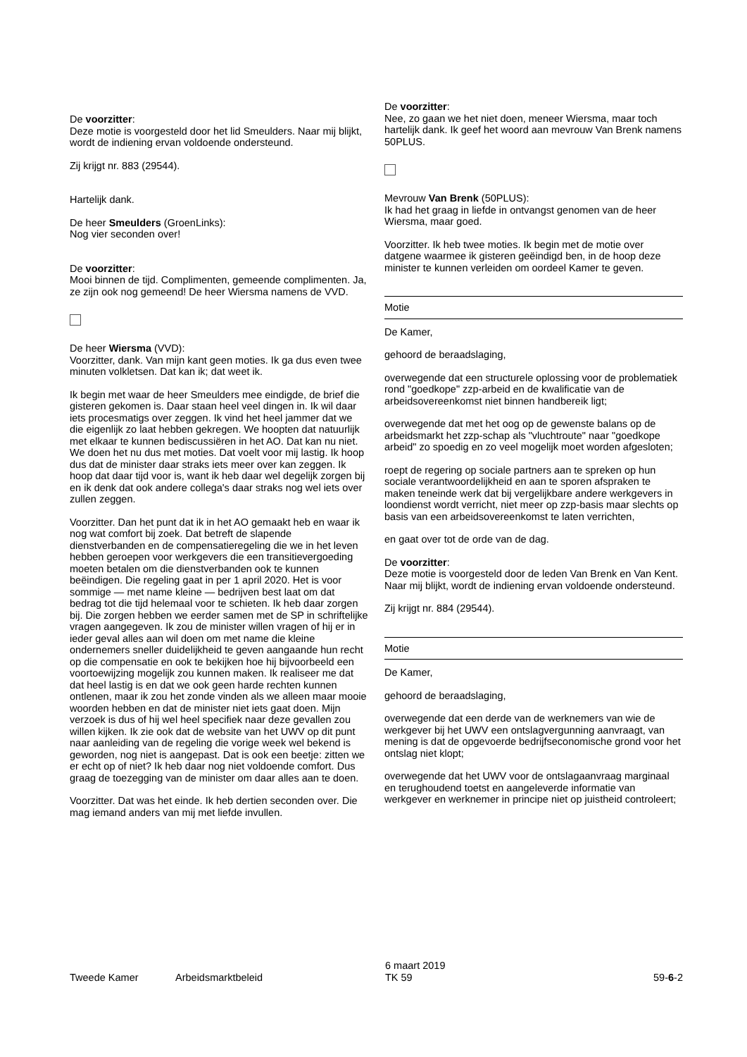De voorzitter:
Deze motie is voorgesteld door het lid Smeulders. Naar mij blijkt, wordt de indiening ervan voldoende ondersteund.
Zij krijgt nr. 883 (29544).
Hartelijk dank.
De heer Smeulders (GroenLinks):
Nog vier seconden over!
De voorzitter:
Mooi binnen de tijd. Complimenten, gemeende complimenten. Ja, ze zijn ook nog gemeend! De heer Wiersma namens de VVD.
De heer Wiersma (VVD):
Voorzitter, dank. Van mijn kant geen moties. Ik ga dus even twee minuten volkletsen. Dat kan ik; dat weet ik.
Ik begin met waar de heer Smeulders mee eindigde, de brief die gisteren gekomen is. Daar staan heel veel dingen in. Ik wil daar iets procesmatigs over zeggen. Ik vind het heel jammer dat we die eigenlijk zo laat hebben gekregen. We hoopten dat natuurlijk met elkaar te kunnen bediscussiëren in het AO. Dat kan nu niet. We doen het nu dus met moties. Dat voelt voor mij lastig. Ik hoop dus dat de minister daar straks iets meer over kan zeggen. Ik hoop dat daar tijd voor is, want ik heb daar wel degelijk zorgen bij en ik denk dat ook andere collega's daar straks nog wel iets over zullen zeggen.
Voorzitter. Dan het punt dat ik in het AO gemaakt heb en waar ik nog wat comfort bij zoek. Dat betreft de slapende dienstverbanden en de compensatieregeling die we in het leven hebben geroepen voor werkgevers die een transitievergoeding moeten betalen om die dienstverbanden ook te kunnen beëindigen. Die regeling gaat in per 1 april 2020. Het is voor sommige — met name kleine — bedrijven best laat om dat bedrag tot die tijd helemaal voor te schieten. Ik heb daar zorgen bij. Die zorgen hebben we eerder samen met de SP in schriftelijke vragen aangegeven. Ik zou de minister willen vragen of hij er in ieder geval alles aan wil doen om met name die kleine ondernemers sneller duidelijkheid te geven aangaande hun recht op die compensatie en ook te bekijken hoe hij bijvoorbeeld een voortoewijzing mogelijk zou kunnen maken. Ik realiseer me dat dat heel lastig is en dat we ook geen harde rechten kunnen ontlenen, maar ik zou het zonde vinden als we alleen maar mooie woorden hebben en dat de minister niet iets gaat doen. Mijn verzoek is dus of hij wel heel specifiek naar deze gevallen zou willen kijken. Ik zie ook dat de website van het UWV op dit punt naar aanleiding van de regeling die vorige week wel bekend is geworden, nog niet is aangepast. Dat is ook een beetje: zitten we er echt op of niet? Ik heb daar nog niet voldoende comfort. Dus graag de toezegging van de minister om daar alles aan te doen.
Voorzitter. Dat was het einde. Ik heb dertien seconden over. Die mag iemand anders van mij met liefde invullen.
De voorzitter:
Nee, zo gaan we het niet doen, meneer Wiersma, maar toch hartelijk dank. Ik geef het woord aan mevrouw Van Brenk namens 50PLUS.
Mevrouw Van Brenk (50PLUS):
Ik had het graag in liefde in ontvangst genomen van de heer Wiersma, maar goed.
Voorzitter. Ik heb twee moties. Ik begin met de motie over datgene waarmee ik gisteren geëindigd ben, in de hoop deze minister te kunnen verleiden om oordeel Kamer te geven.
Motie
De Kamer,
gehoord de beraadslaging,
overwegende dat een structurele oplossing voor de problematiek rond "goedkope" zzp-arbeid en de kwalificatie van de arbeidsovereenkomst niet binnen handbereik ligt;
overwegende dat met het oog op de gewenste balans op de arbeidsmarkt het zzp-schap als "vluchtroute" naar "goedkope arbeid" zo spoedig en zo veel mogelijk moet worden afgesloten;
roept de regering op sociale partners aan te spreken op hun sociale verantwoordelijkheid en aan te sporen afspraken te maken teneinde werk dat bij vergelijkbare andere werkgevers in loondienst wordt verricht, niet meer op zzp-basis maar slechts op basis van een arbeidsovereenkomst te laten verrichten,
en gaat over tot de orde van de dag.
De voorzitter:
Deze motie is voorgesteld door de leden Van Brenk en Van Kent. Naar mij blijkt, wordt de indiening ervan voldoende ondersteund.
Zij krijgt nr. 884 (29544).
Motie
De Kamer,
gehoord de beraadslaging,
overwegende dat een derde van de werknemers van wie de werkgever bij het UWV een ontslagvergunning aanvraagt, van mening is dat de opgevoerde bedrijfseconomische grond voor het ontslag niet klopt;
overwegende dat het UWV voor de ontslagaanvraag marginaal en terughoudend toetst en aangeleverde informatie van werkgever en werknemer in principe niet op juistheid controleert;
Tweede Kamer Arbeidsmarktbeleid
6 maart 2019
TK 59
59-6-2